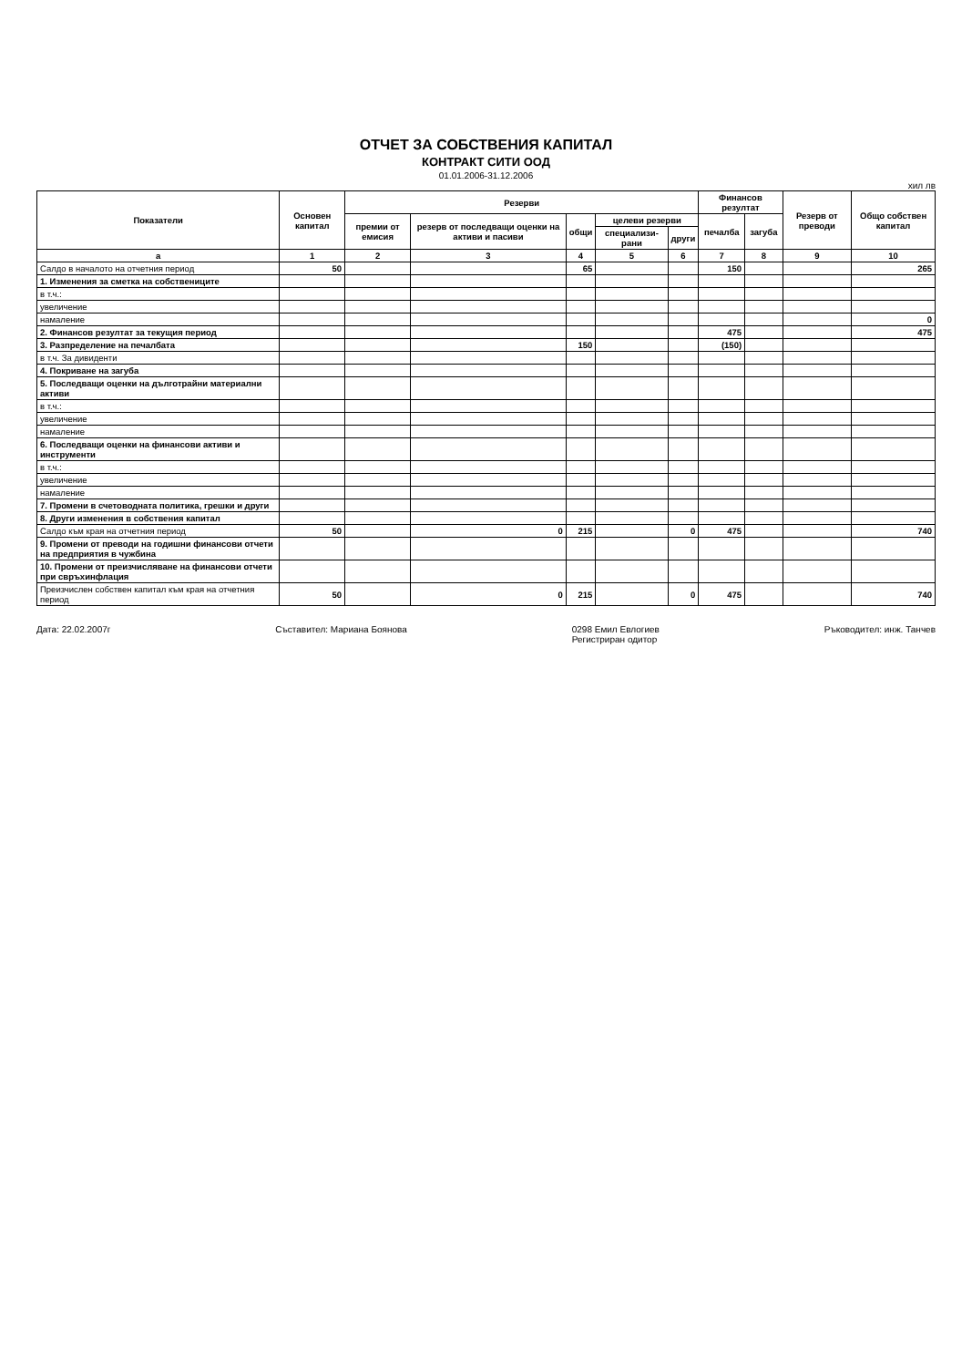ОТЧЕТ ЗА СОБСТВЕНИЯ КАПИТАЛ
КОНТРАКТ СИТИ ООД
01.01.2006-31.12.2006
хил лв
| Показатели | Основен капитал | Резерви | | | | | Финансов резултат | | Резерв от преводи | Общо собствен капитал |
| --- | --- | --- | --- | --- | --- | --- | --- | --- | --- | --- |
| | | премии от емисия | резерв от последващи оценки на активи и пасиви | общи | целеви резерви | | печалба | загуба | | |
| | | | | | специализи-рани | други | | | | |
| а | 1 | 2 | 3 | 4 | 5 | 6 | 7 | 8 | 9 | 10 |
| Салдо в началото на отчетния период | 50 | | | 65 | | | 150 | | | 265 |
| 1. Изменения за сметка на собствениците | | | | | | | | | | |
| в т.ч.: | | | | | | | | | | |
| увеличение | | | | | | | | | | |
| намаление | | | | | | | | | | 0 |
| 2. Финансов резултат за текущия период | | | | | | | 475 | | | 475 |
| 3. Разпределение на печалбата | | | | 150 | | | (150) | | | |
| в т.ч. За дивиденти | | | | | | | | | | |
| 4. Покриване на загуба | | | | | | | | | | |
| 5. Последващи оценки на дълготрайни материални активи | | | | | | | | | | |
| в т.ч.: | | | | | | | | | | |
| увеличение | | | | | | | | | | |
| намаление | | | | | | | | | | |
| 6. Последващи оценки на финансови активи и инструменти | | | | | | | | | | |
| в т.ч.: | | | | | | | | | | |
| увеличение | | | | | | | | | | |
| намаление | | | | | | | | | | |
| 7. Промени в счетоводната политика, грешки и други | | | | | | | | | | |
| 8. Други изменения в собствения капитал | | | | | | | | | | |
| Салдо към края на отчетния период | 50 | | 0 | 215 | | 0 | 475 | | | 740 |
| 9. Промени от преводи на годишни финансови отчети на предприятия в чужбина | | | | | | | | | | |
| 10. Промени от преизчисляване на финансови отчети при свръхинфлация | | | | | | | | | | |
| Преизчислен собствен капитал към края на отчетния период | 50 | | 0 | 215 | | 0 | 475 | | | 740 |
Дата: 22.02.2007г Съставител: Мариана Боянова 0298 Емил Евлогиев
Регистриран одитор
Ръководител: инж. Танчев